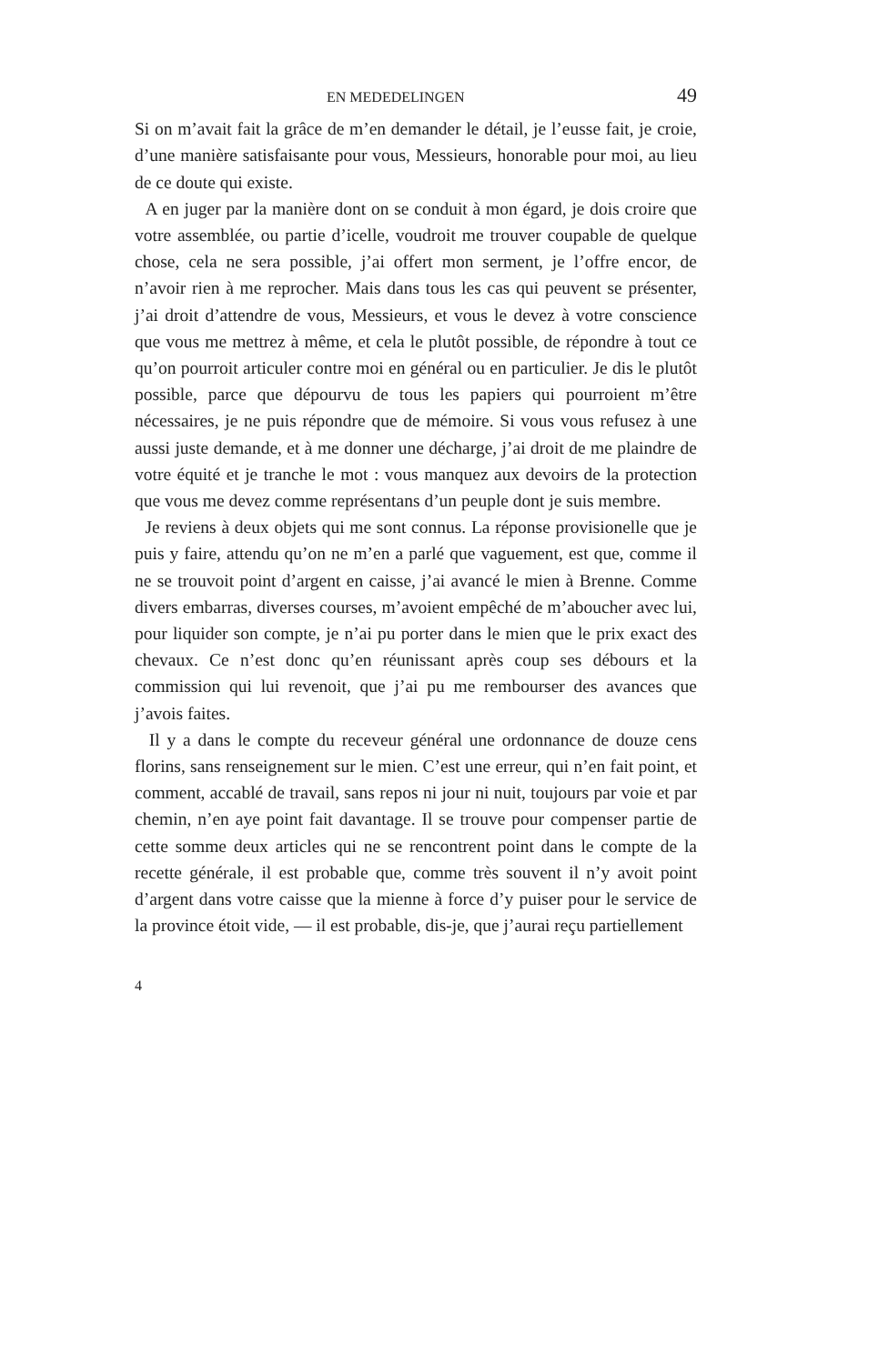EN MEDEDELINGEN 49
Si on m’avait fait la grâce de m’en demander le détail, je l’eusse fait, je croie, d’une manière satisfaisante pour vous, Messieurs, honorable pour moi, au lieu de ce doute qui existe.
A en juger par la manière dont on se conduit à mon égard, je dois croire que votre assemblée, ou partie d’icelle, voudroit me trouver coupable de quelque chose, cela ne sera possible, j’ai offert mon serment, je l’offre encor, de n’avoir rien à me reprocher. Mais dans tous les cas qui peuvent se présenter, j’ai droit d’attendre de vous, Messieurs, et vous le devez à votre conscience que vous me mettrez à même, et cela le plutôt possible, de répondre à tout ce qu’on pourroit articuler contre moi en général ou en particulier. Je dis le plutôt possible, parce que dépourvu de tous les papiers qui pourroient m’être nécessaires, je ne puis répondre que de mémoire. Si vous vous refusez à une aussi juste demande, et à me donner une décharge, j’ai droit de me plaindre de votre équité et je tranche le mot : vous manquez aux devoirs de la protection que vous me devez comme représentans d’un peuple dont je suis membre.
Je reviens à deux objets qui me sont connus. La réponse provisionelle que je puis y faire, attendu qu’on ne m’en a parlé que vaguement, est que, comme il ne se trouvoit point d’argent en caisse, j’ai avancé le mien à Brenne. Comme divers embarras, diverses courses, m’avoient empêché de m’aboucher avec lui, pour liquider son compte, je n’ai pu porter dans le mien que le prix exact des chevaux. Ce n’est donc qu’en réunissant après coup ses débours et la commission qui lui revenoit, que j’ai pu me rembourser des avances que j’avois faites.
Il y a dans le compte du receveur général une ordonnance de douze cens florins, sans renseignement sur le mien. C’est une erreur, qui n’en fait point, et comment, accablé de travail, sans repos ni jour ni nuit, toujours par voie et par chemin, n’en aye point fait davantage. Il se trouve pour compenser partie de cette somme deux articles qui ne se rencontrent point dans le compte de la recette générale, il est probable que, comme très souvent il n’y avoit point d’argent dans votre caisse que la mienne à force d’y puiser pour le service de la province étoit vide, — il est probable, dis-je, que j’aurai reçu partiellement
4